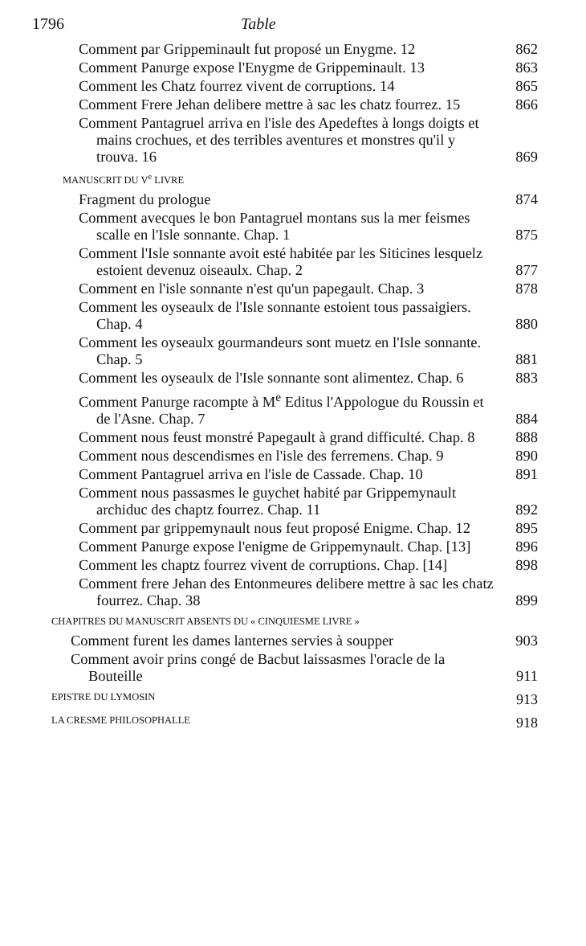1796 Table
Comment par Grippeminault fut proposé un Enygme. 12 862
Comment Panurge expose l'Enygme de Grippeminault. 13 863
Comment les Chatz fourrez vivent de corruptions. 14 865
Comment Frere Jehan delibere mettre à sac les chatz fourrez. 15 866
Comment Pantagruel arriva en l'isle des Apedeftes à longs doigts et mains crochues, et des terribles aventures et monstres qu'il y trouva. 16 869
MANUSCRIT DU V<sup>e</sup> LIVRE
Fragment du prologue 874
Comment avecques le bon Pantagruel montans sus la mer feismes scalle en l'Isle sonnante. Chap. 1 875
Comment l'Isle sonnante avoit esté habitée par les Siticines lesquelz estoient devenuz oiseaulx. Chap. 2 877
Comment en l'isle sonnante n'est qu'un papegault. Chap. 3 878
Comment les oyseaulx de l'Isle sonnante estoient tous passaigiers. Chap. 4 880
Comment les oyseaulx gourmandeurs sont muetz en l'Isle sonnante. Chap. 5 881
Comment les oyseaulx de l'Isle sonnante sont alimentez. Chap. 6 883
Comment Panurge racompte à M<sup>e</sup> Editus l'Appologue du Roussin et de l'Asne. Chap. 7 884
Comment nous feust monstré Papegault à grand difficulté. Chap. 8 888
Comment nous descendismes en l'isle des ferremens. Chap. 9 890
Comment Pantagruel arriva en l'isle de Cassade. Chap. 10 891
Comment nous passasmes le guychet habité par Grippemynault archiduc des chaptz fourrez. Chap. 11 892
Comment par grippemynault nous feut proposé Enigme. Chap. 12 895
Comment Panurge expose l'enigme de Grippemynault. Chap. [13] 896
Comment les chaptz fourrez vivent de corruptions. Chap. [14] 898
Comment frere Jehan des Entonmeures delibere mettre à sac les chatz fourrez. Chap. 38 899
CHAPITRES DU MANUSCRIT ABSENTS DU « CINQUIESME LIVRE »
Comment furent les dames lanternes servies à soupper 903
Comment avoir prins congé de Bacbut laissasmes l'oracle de la Bouteille 911
EPISTRE DU LYMOSIN 913
LA CRESME PHILOSOPHALLE 918